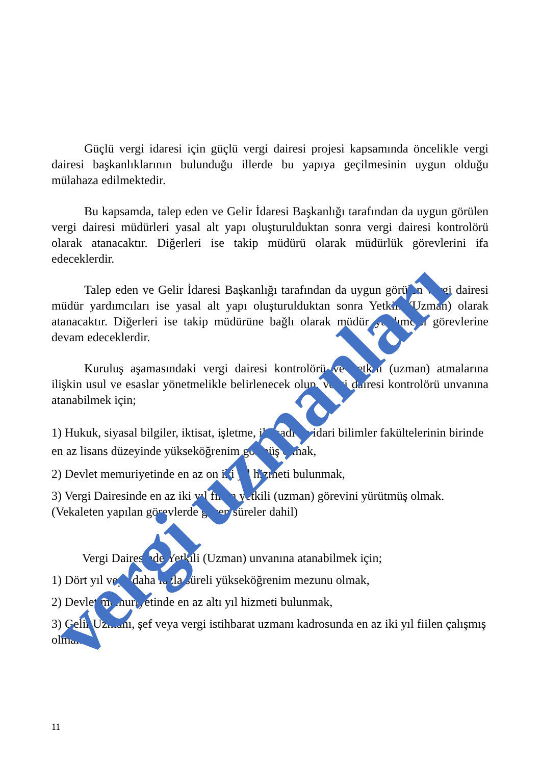Güçlü vergi idaresi için güçlü vergi dairesi projesi kapsamında öncelikle vergi dairesi başkanlıklarının bulunduğu illerde bu yapıya geçilmesinin uygun olduğu mülahaza edilmektedir.
Bu kapsamda, talep eden ve Gelir İdaresi Başkanlığı tarafından da uygun görülen vergi dairesi müdürleri yasal alt yapı oluşturulduktan sonra vergi dairesi kontrolörü olarak atanacaktır. Diğerleri ise takip müdürü olarak müdürlük görevlerini ifa edeceklerdir.
Talep eden ve Gelir İdaresi Başkanlığı tarafından da uygun görülen vergi dairesi müdür yardımcıları ise yasal alt yapı oluşturulduktan sonra Yetkili (Uzman) olarak atanacaktır. Diğerleri ise takip müdürüne bağlı olarak müdür yardımcısı görevlerine devam edeceklerdir.
Kuruluş aşamasındaki vergi dairesi kontrolörü ve yetkili (uzman) atmalarına ilişkin usul ve esaslar yönetmelikle belirlenecek olup, vergi dairesi kontrolörü unvanına atanabilmek için;
1) Hukuk, siyasal bilgiler, iktisat, işletme, iktisadi ve idari bilimler fakültelerinin birinde en az lisans düzeyinde yükseköğrenim görmüş olmak,
2) Devlet memuriyetinde en az on iki yıl hizmeti bulunmak,
3) Vergi Dairesinde en az iki yıl fiilen yetkili (uzman) görevini yürütmüş olmak. (Vekaleten yapılan görevlerde geçen süreler dahil)
Vergi Dairesinde Yetkili (Uzman) unvanına atanabilmek için;
1) Dört yıl veya daha fazla süreli yükseköğrenim mezunu olmak,
2) Devlet memuriyetinde en az altı yıl hizmeti bulunmak,
3) Gelir Uzmanı, şef veya vergi istihbarat uzmanı kadrosunda en az iki yıl fiilen çalışmış olmak.
vergi uzmanları
11